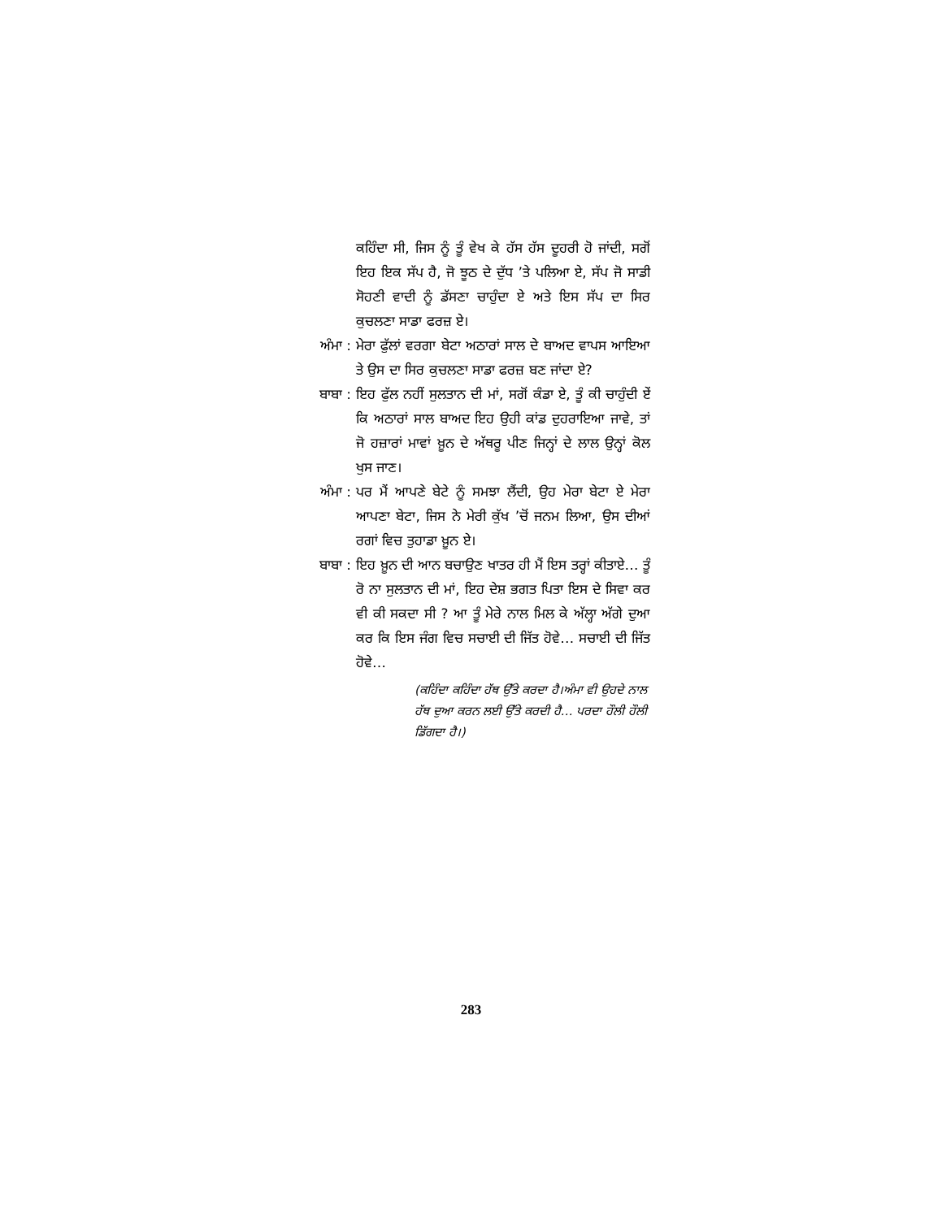ਕਹਿੰਦਾ ਸੀ, ਜਿਸ ਨੂੰ ਤੂੰ ਵੇਖ ਕੇ ਹੱਸ ਹੱਸ ਦੂਹਰੀ ਹੋ ਜਾਂਦੀ, ਸਗੋਂ ਇਹ ਇਕ ਸੱਪ ਹੈ, ਜੋ ਝੂਠ ਦੇ ਦੁੱਧ ’ਤੇ ਪਲਿਆ ਏ, ਸੱਪ ਜੋ ਸਾਡੀ ਸੋਹਣੀ ਵਾਦੀ ਨੂੰ ਡੱਸਣਾ ਚਾਹੁੰਦਾ ਏ ਅਤੇ ਇਸ ਸੱਪ ਦਾ ਸਿਰ ਕੁਚਲਣਾ ਸਾਡਾ ਫਰਜ਼ ਏ।
ਅੰਮਾ : ਮੇਰਾ ਫੁੱਲਾਂ ਵਰਗਾ ਬੇਟਾ ਅਠਾਰਾਂ ਸਾਲ ਦੇ ਬਾਅਦ ਵਾਪਸ ਆਇਆ ਤੇ ਉਸ ਦਾ ਸਿਰ ਕੁਚਲਣਾ ਸਾਡਾ ਫਰਜ਼ ਬਣ ਜਾਂਦਾ ਏ?
ਬਾਬਾ : ਇਹ ਫੁੱਲ ਨਹੀਂ ਸੁਲਤਾਨ ਦੀ ਮਾਂ, ਸਗੋਂ ਕੰਡਾ ਏ, ਤੂੰ ਕੀ ਚਾਹੁੰਦੀ ਏਂ ਕਿ ਅਠਾਰਾਂ ਸਾਲ ਬਾਅਦ ਇਹ ਉਹੀ ਕਾਂਡ ਦੁਹਰਾਇਆ ਜਾਵੇ, ਤਾਂ ਜੋ ਹਜ਼ਾਰਾਂ ਮਾਵਾਂ ਖ਼ੂਨ ਦੇ ਅੱਥਰੂ ਪੀਣ ਜਿਨ੍ਹਾਂ ਦੇ ਲਾਲ ਉਨ੍ਹਾਂ ਕੋਲ ਖੁਸ ਜਾਣ।
ਅੰਮਾ : ਪਰ ਮੈਂ ਆਪਣੇ ਬੇਟੇ ਨੂੰ ਸਮਝਾ ਲੈਂਦੀ, ਉਹ ਮੇਰਾ ਬੇਟਾ ਏ ਮੇਰਾ ਆਪਣਾ ਬੇਟਾ, ਜਿਸ ਨੇ ਮੇਰੀ ਕੁੱਖ ’ਚੋਂ ਜਨਮ ਲਿਆ, ਉਸ ਦੀਆਂ ਰਗਾਂ ਵਿਚ ਤੁਹਾਡਾ ਖ਼ੂਨ ਏ।
ਬਾਬਾ : ਇਹ ਖ਼ੂਨ ਦੀ ਆਨ ਬਚਾਉਣ ਖਾਤਰ ਹੀ ਮੈਂ ਇਸ ਤਰ੍ਹਾਂ ਕੀਤਾਏ… ਤੂੰ ਰੋ ਨਾ ਸੁਲਤਾਨ ਦੀ ਮਾਂ, ਇਹ ਦੇਸ਼ ਭਗਤ ਪਿਤਾ ਇਸ ਦੇ ਸਿਵਾ ਕਰ ਵੀ ਕੀ ਸਕਦਾ ਸੀ ? ਆ ਤੂੰ ਮੇਰੇ ਨਾਲ ਮਿਲ ਕੇ ਅੱਲ੍ਹਾ ਅੱਗੇ ਦੁਆ ਕਰ ਕਿ ਇਸ ਜੰਗ ਵਿਚ ਸਚਾਈ ਦੀ ਜਿੱਤ ਹੋਵੇ… ਸਚਾਈ ਦੀ ਜਿੱਤ ਹੋਵੇ…
(ਕਹਿੰਦਾ ਕਹਿੰਦਾ ਹੱਥ ਉੱਤੇ ਕਰਦਾ ਹੈ।ਅੰਮਾ ਵੀ ਉਹਦੇ ਨਾਲ ਹੱਥ ਦੁਆ ਕਰਨ ਲਈ ਉੱਤੇ ਕਰਦੀ ਹੈ… ਪਰਦਾ ਹੌਲੀ ਹੌਲੀ ਡਿੱਗਦਾ ਹੈ।)
283